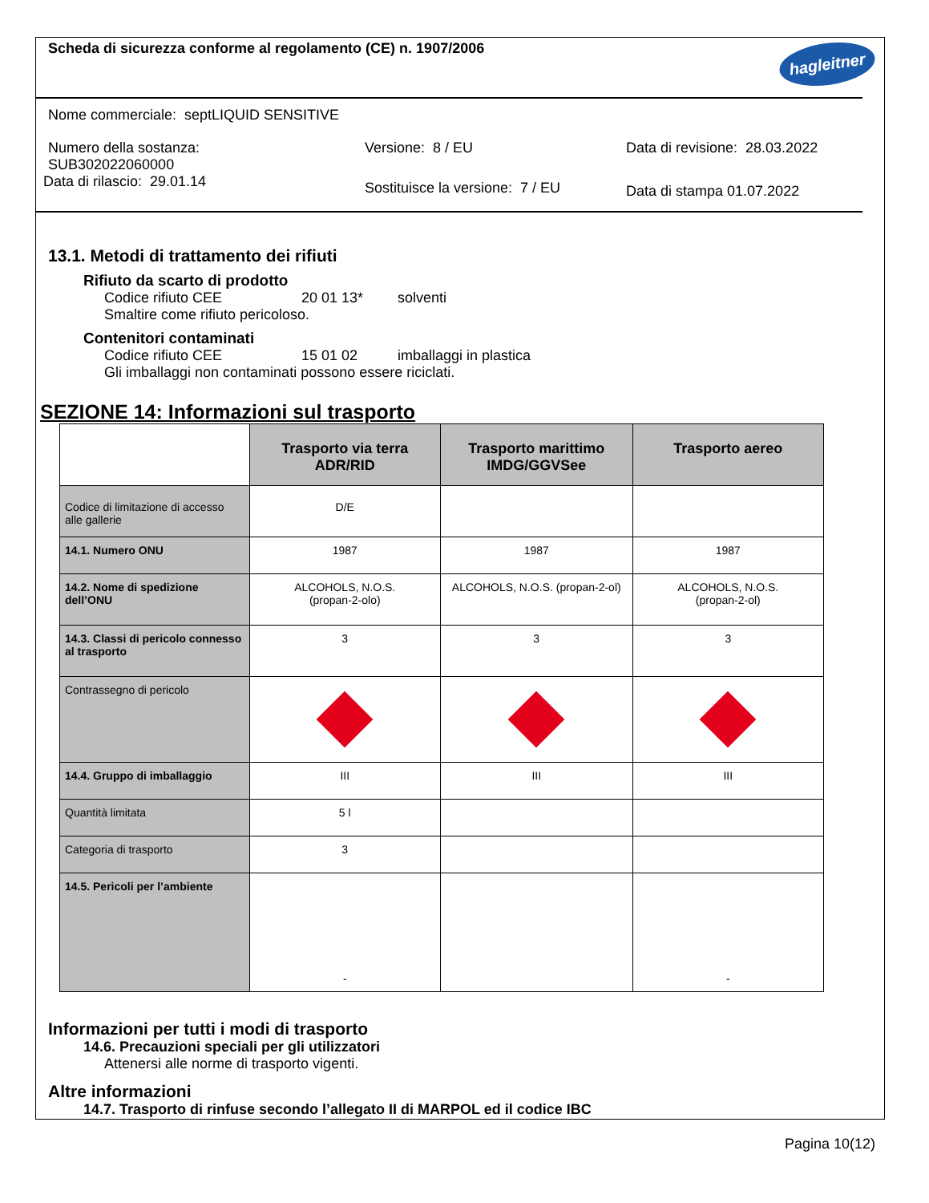hagleitner
Scheda di sicurezza conforme al regolamento (CE) n. 1907/2006
Nome commerciale: septLIQUID SENSITIVE
Numero della sostanza:
SUB302022060000
Data di rilascio: 29.01.14
Versione: 8 / EU
Sostituisce la versione: 7 / EU
Data di revisione: 28.03.2022
Data di stampa 01.07.2022
13.1. Metodi di trattamento dei rifiuti
Rifiuto da scarto di prodotto
Codice rifiuto CEE 20 01 13* solventi
Smaltire come rifiuto pericoloso.
Contenitori contaminati
Codice rifiuto CEE 15 01 02 imballaggi in plastica
Gli imballaggi non contaminati possono essere riciclati.
SEZIONE 14: Informazioni sul trasporto
| | Trasporto via terra ADR/RID | Trasporto marittimo IMDG/GGVSee | Trasporto aereo |
| --- | --- | --- | --- |
| Codice di limitazione di accesso alle gallerie | D/E | | |
| 14.1. Numero ONU | 1987 | 1987 | 1987 |
| 14.2. Nome di spedizione dell’ONU | ALCOHOLS, N.O.S. (propan-2-olo) | ALCOHOLS, N.O.S. (propan-2-ol) | ALCOHOLS, N.O.S. (propan-2-ol) |
| 14.3. Classi di pericolo connesso al trasporto | 3 | 3 | 3 |
| Contrassegno di pericolo | | | |
| 14.4. Gruppo di imballaggio | III | III | III |
| Quantità limitata | 5 l | | |
| Categoria di trasporto | 3 | | |
| 14.5. Pericoli per l’ambiente | - | | - |
Informazioni per tutti i modi di trasporto
14.6. Precauzioni speciali per gli utilizzatori
Attenersi alle norme di trasporto vigenti.
Altre informazioni
14.7. Trasporto di rinfuse secondo l’allegato II di MARPOL ed il codice IBC
Pagina 10(12)